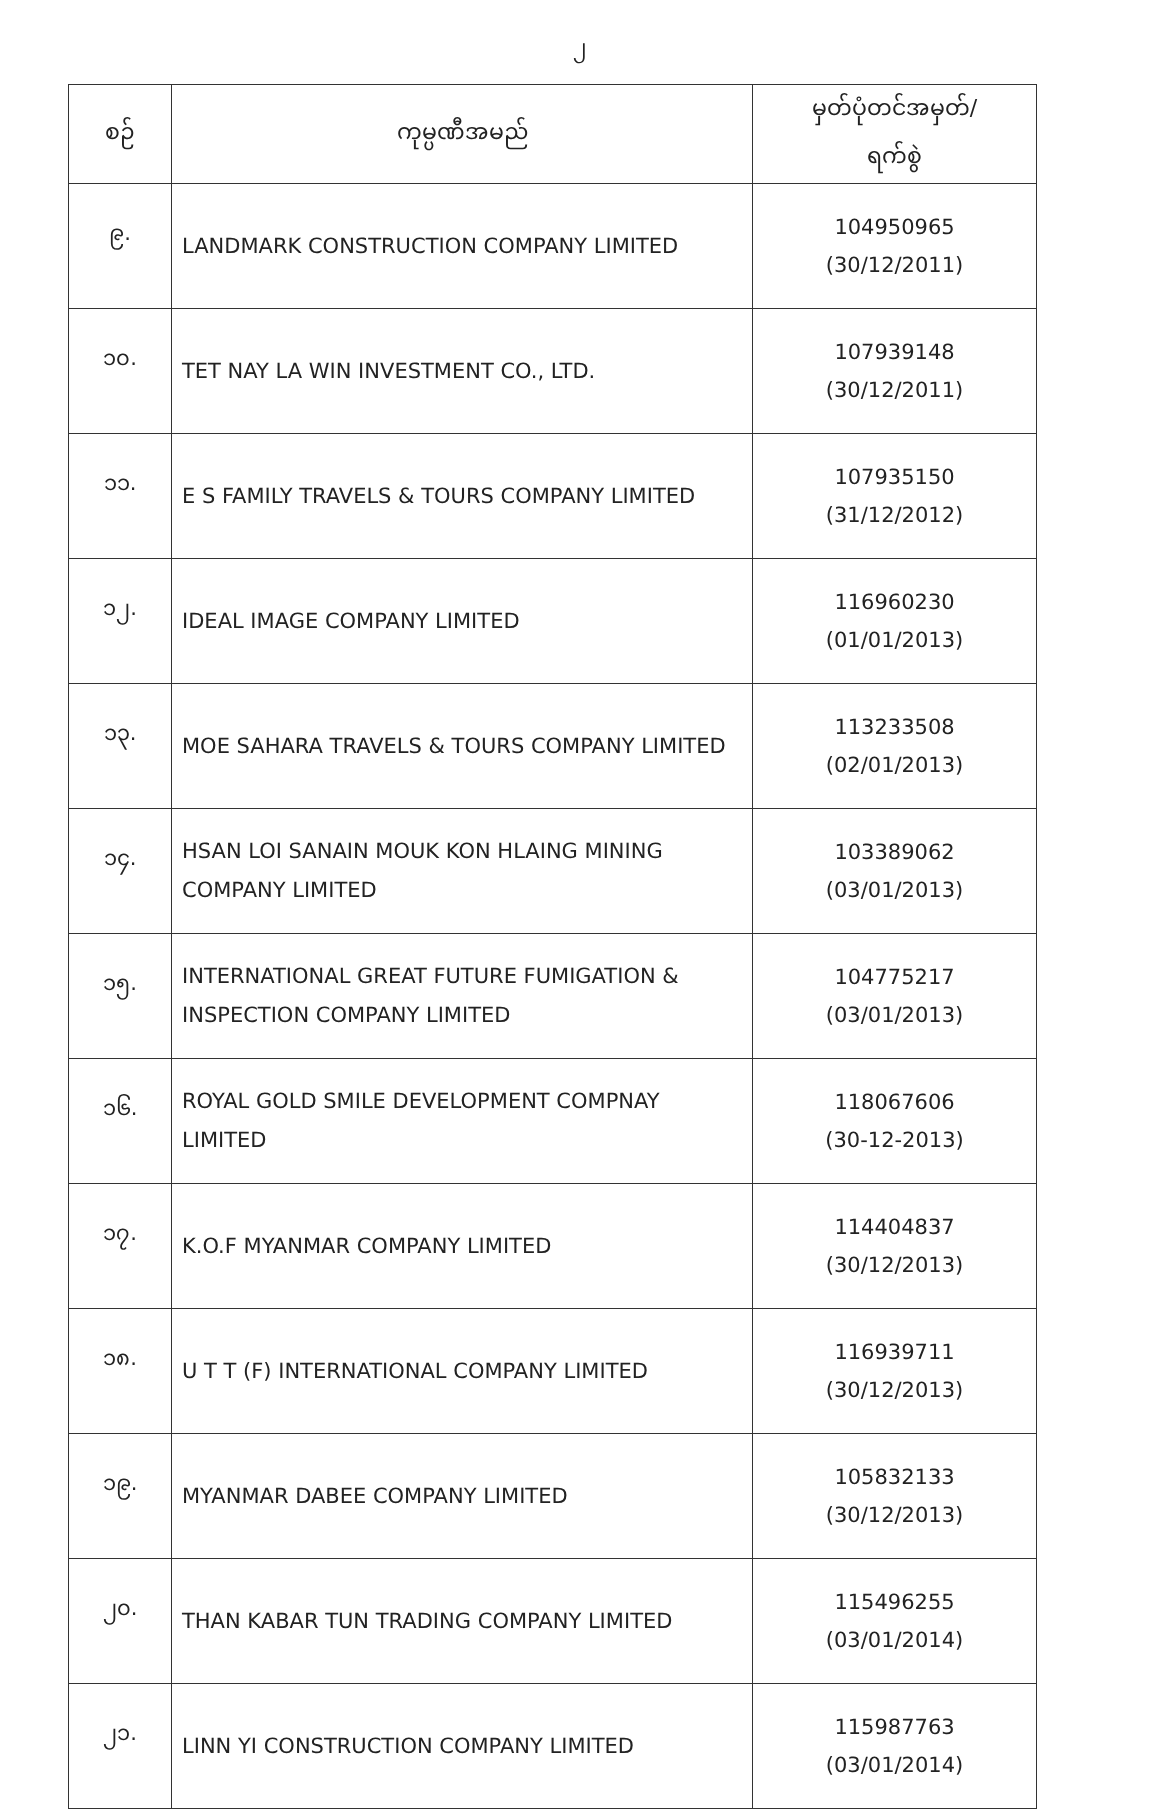၂
| စဉ် | ကုမ္ပဏီအမည် | မှတ်ပုံတင်အမှတ်/ ရက်စွဲ |
| --- | --- | --- |
| ၉. | LANDMARK CONSTRUCTION COMPANY LIMITED | 104950965 (30/12/2011) |
| ၁၀. | TET NAY LA WIN INVESTMENT CO., LTD. | 107939148 (30/12/2011) |
| ၁၁. | E S FAMILY TRAVELS & TOURS COMPANY LIMITED | 107935150 (31/12/2012) |
| ၁၂. | IDEAL IMAGE COMPANY LIMITED | 116960230 (01/01/2013) |
| ၁၃. | MOE SAHARA TRAVELS & TOURS COMPANY LIMITED | 113233508 (02/01/2013) |
| ၁၄. | HSAN LOI SANAIN MOUK KON HLAING MINING COMPANY LIMITED | 103389062 (03/01/2013) |
| ၁၅. | INTERNATIONAL GREAT FUTURE FUMIGATION & INSPECTION COMPANY LIMITED | 104775217 (03/01/2013) |
| ၁၆. | ROYAL GOLD SMILE DEVELOPMENT COMPNAY LIMITED | 118067606 (30-12-2013) |
| ၁၇. | K.O.F MYANMAR COMPANY LIMITED | 114404837 (30/12/2013) |
| ၁၈. | U T T (F) INTERNATIONAL COMPANY LIMITED | 116939711 (30/12/2013) |
| ၁၉. | MYANMAR DABEE COMPANY LIMITED | 105832133 (30/12/2013) |
| ၂၀. | THAN KABAR TUN TRADING COMPANY LIMITED | 115496255 (03/01/2014) |
| ၂၁. | LINN YI CONSTRUCTION COMPANY LIMITED | 115987763 (03/01/2014) |